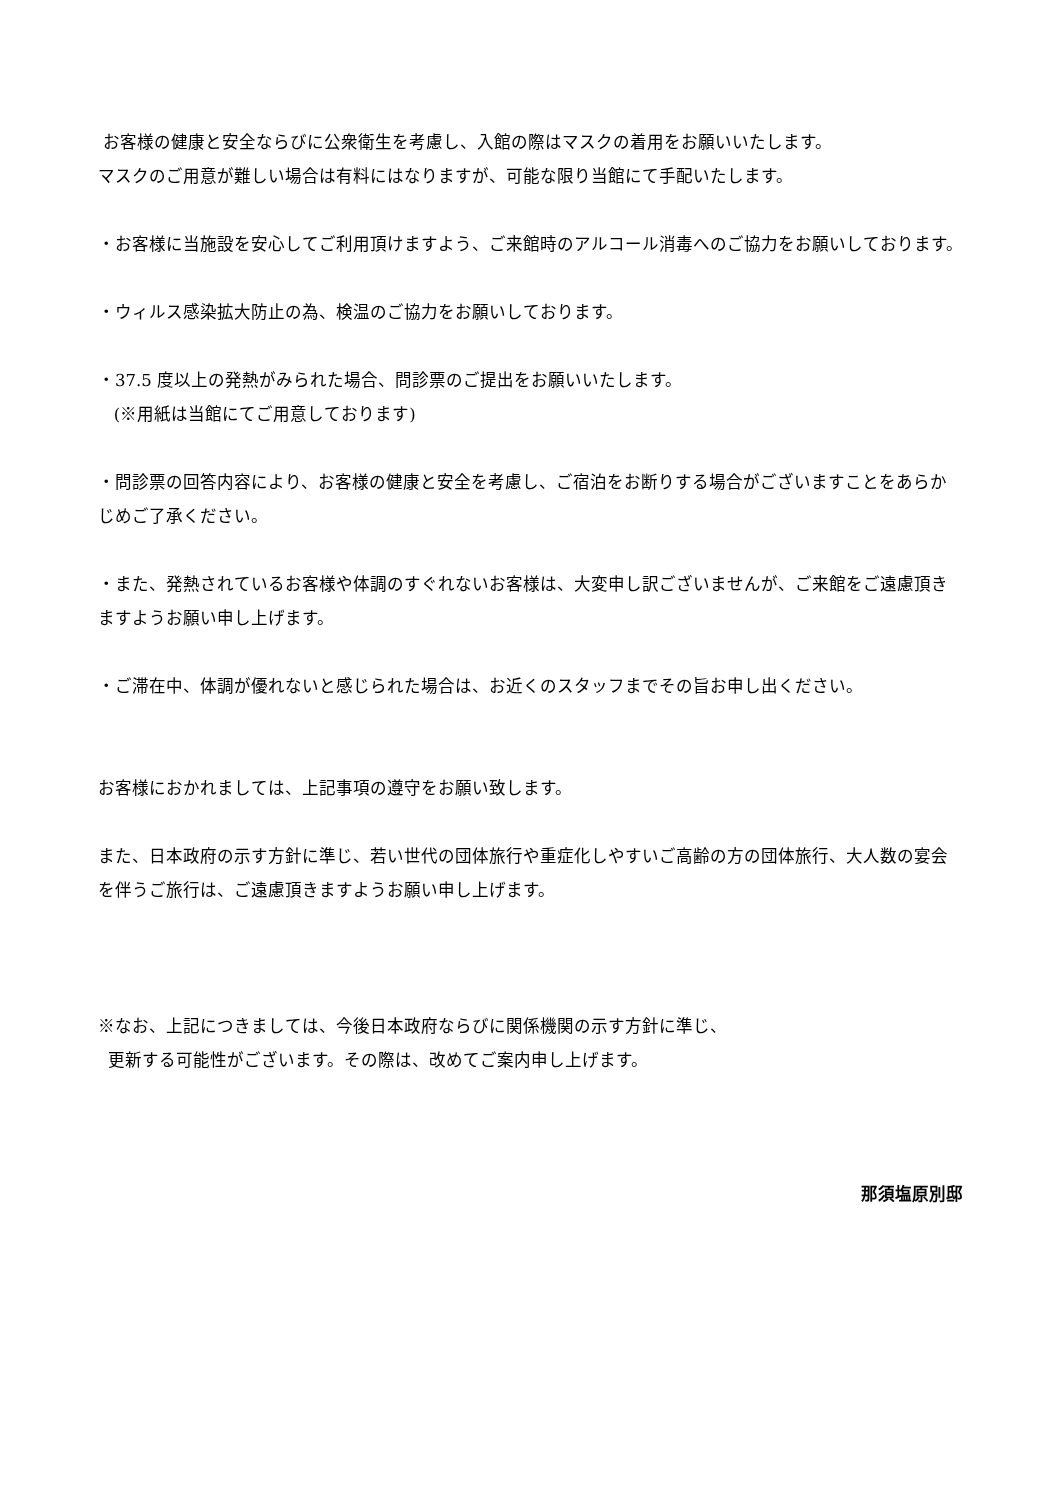お客様の健康と安全ならびに公衆衛生を考慮し、入館の際はマスクの着用をお願いいたします。
マスクのご用意が難しい場合は有料にはなりますが、可能な限り当館にて手配いたします。
・お客様に当施設を安心してご利用頂けますよう、ご来館時のアルコール消毒へのご協力をお願いしております。
・ウィルス感染拡大防止の為、検温のご協力をお願いしております。
・37.5 度以上の発熱がみられた場合、問診票のご提出をお願いいたします。
(※用紙は当館にてご用意しております)
・問診票の回答内容により、お客様の健康と安全を考慮し、ご宿泊をお断りする場合がございますことをあらかじめご了承ください。
・また、発熱されているお客様や体調のすぐれないお客様は、大変申し訳ございませんが、ご来館をご遠慮頂きますようお願い申し上げます。
・ご滞在中、体調が優れないと感じられた場合は、お近くのスタッフまでその旨お申し出ください。
お客様におかれましては、上記事項の遵守をお願い致します。
また、日本政府の示す方針に準じ、若い世代の団体旅行や重症化しやすいご高齢の方の団体旅行、大人数の宴会を伴うご旅行は、ご遠慮頂きますようお願い申し上げます。
※なお、上記につきましては、今後日本政府ならびに関係機関の示す方針に準じ、
更新する可能性がございます。その際は、改めてご案内申し上げます。
那須塩原別邸